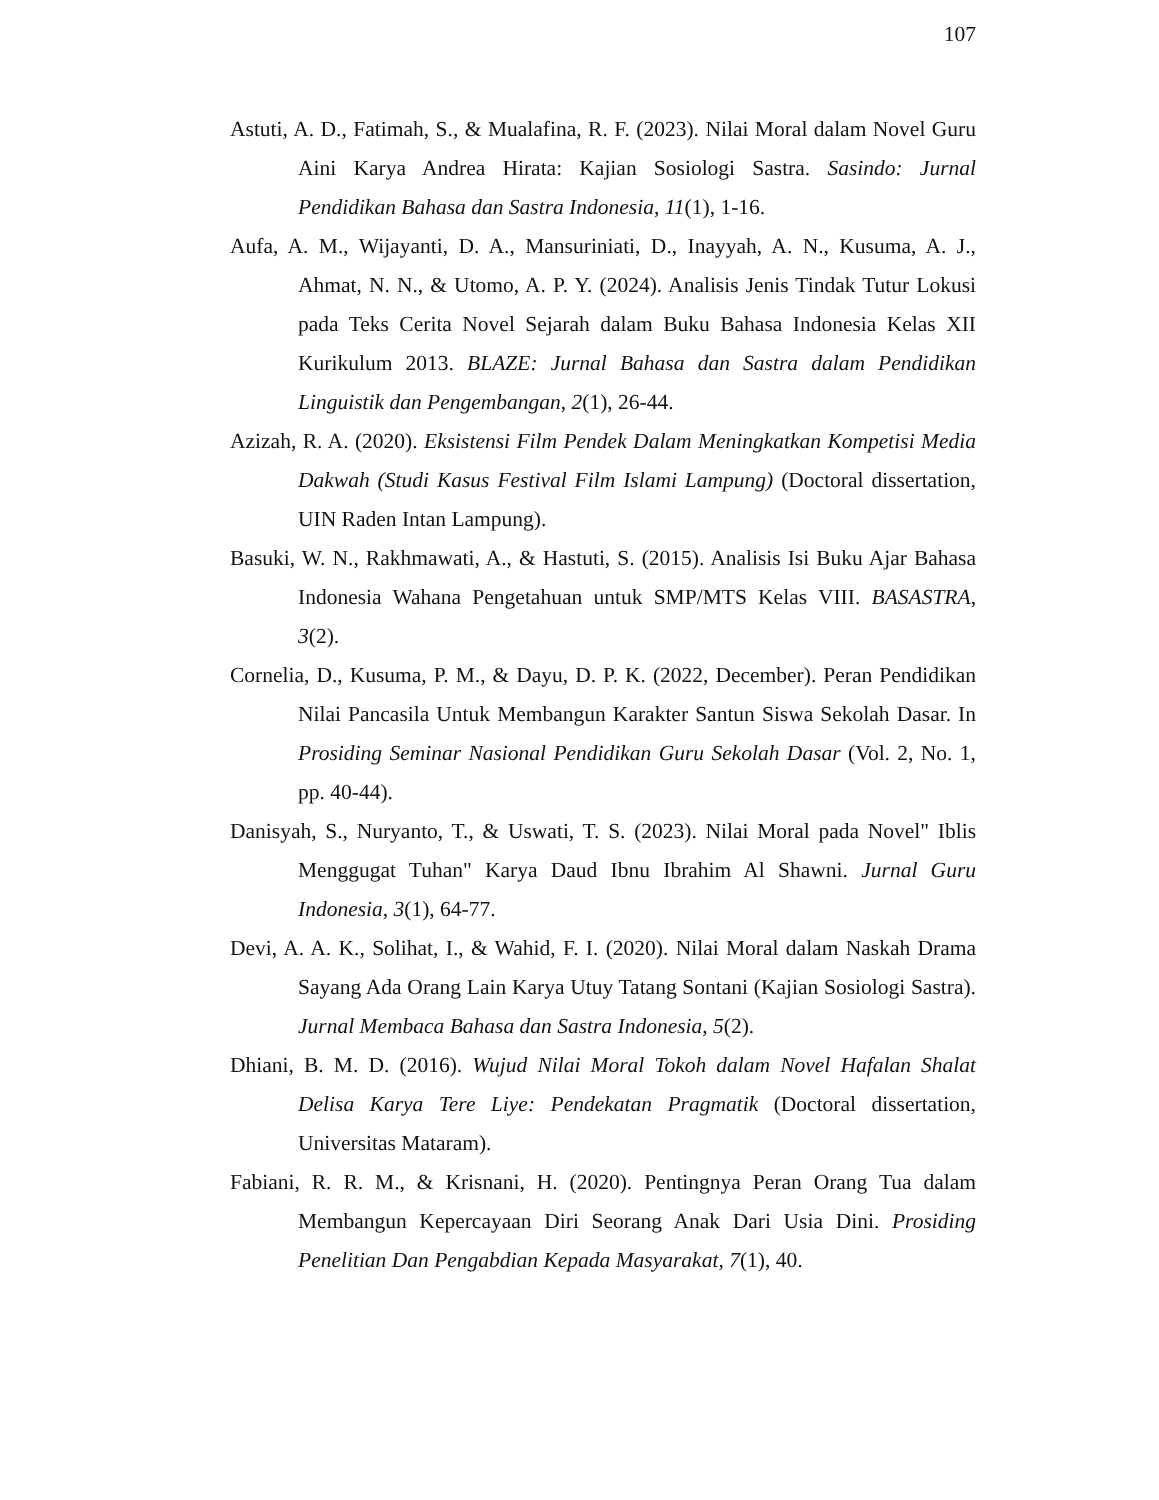107
Astuti, A. D., Fatimah, S., & Mualafina, R. F. (2023). Nilai Moral dalam Novel Guru Aini Karya Andrea Hirata: Kajian Sosiologi Sastra. Sasindo: Jurnal Pendidikan Bahasa dan Sastra Indonesia, 11(1), 1-16.
Aufa, A. M., Wijayanti, D. A., Mansuriniati, D., Inayyah, A. N., Kusuma, A. J., Ahmat, N. N., & Utomo, A. P. Y. (2024). Analisis Jenis Tindak Tutur Lokusi pada Teks Cerita Novel Sejarah dalam Buku Bahasa Indonesia Kelas XII Kurikulum 2013. BLAZE: Jurnal Bahasa dan Sastra dalam Pendidikan Linguistik dan Pengembangan, 2(1), 26-44.
Azizah, R. A. (2020). Eksistensi Film Pendek Dalam Meningkatkan Kompetisi Media Dakwah (Studi Kasus Festival Film Islami Lampung) (Doctoral dissertation, UIN Raden Intan Lampung).
Basuki, W. N., Rakhmawati, A., & Hastuti, S. (2015). Analisis Isi Buku Ajar Bahasa Indonesia Wahana Pengetahuan untuk SMP/MTS Kelas VIII. BASASTRA, 3(2).
Cornelia, D., Kusuma, P. M., & Dayu, D. P. K. (2022, December). Peran Pendidikan Nilai Pancasila Untuk Membangun Karakter Santun Siswa Sekolah Dasar. In Prosiding Seminar Nasional Pendidikan Guru Sekolah Dasar (Vol. 2, No. 1, pp. 40-44).
Danisyah, S., Nuryanto, T., & Uswati, T. S. (2023). Nilai Moral pada Novel" Iblis Menggugat Tuhan" Karya Daud Ibnu Ibrahim Al Shawni. Jurnal Guru Indonesia, 3(1), 64-77.
Devi, A. A. K., Solihat, I., & Wahid, F. I. (2020). Nilai Moral dalam Naskah Drama Sayang Ada Orang Lain Karya Utuy Tatang Sontani (Kajian Sosiologi Sastra). Jurnal Membaca Bahasa dan Sastra Indonesia, 5(2).
Dhiani, B. M. D. (2016). Wujud Nilai Moral Tokoh dalam Novel Hafalan Shalat Delisa Karya Tere Liye: Pendekatan Pragmatik (Doctoral dissertation, Universitas Mataram).
Fabiani, R. R. M., & Krisnani, H. (2020). Pentingnya Peran Orang Tua dalam Membangun Kepercayaan Diri Seorang Anak Dari Usia Dini. Prosiding Penelitian Dan Pengabdian Kepada Masyarakat, 7(1), 40.